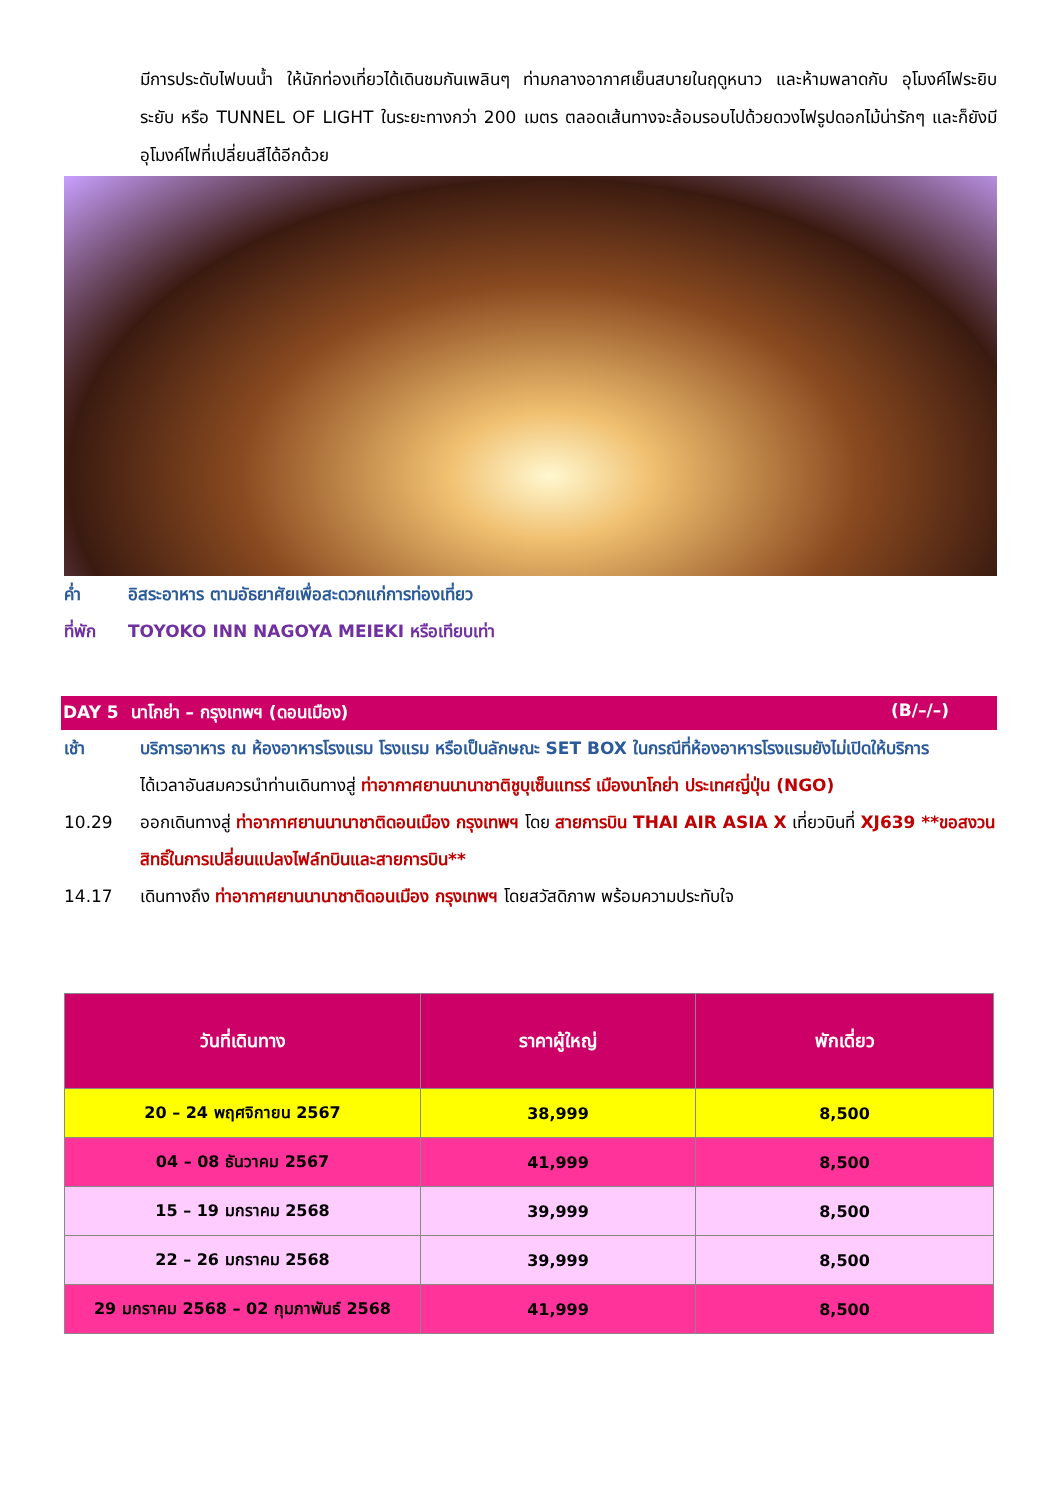มีการประดับไฟบนน้ำ ให้นักท่องเที่ยวได้เดินชมกันเพลินๆ ท่ามกลางอากาศเย็นสบายในฤดูหนาว และห้ามพลาดกับ อุโมงค์ไฟระยิบระยับ หรือ TUNNEL OF LIGHT ในระยะทางกว่า 200 เมตร ตลอดเส้นทางจะล้อมรอบไปด้วยดวงไฟรูปดอกไม้น่ารักๆ และก็ยังมีอุโมงค์ไฟที่เปลี่ยนสีได้อีกด้วย
ค่ำ อิสระอาหาร ตามอัธยาศัยเพื่อสะดวกแก่การท่องเที่ยว
ที่พัก TOYOKO INN NAGOYA MEIEKI หรือเทียบเท่า
DAY 5 นาโกย่า – กรุงเทพฯ (ดอนเมือง) (B/–/–)
เช้า บริการอาหาร ณ ห้องอาหารโรงแรม โรงแรม หรือเป็นลักษณะ SET BOX ในกรณีที่ห้องอาหารโรงแรมยังไม่เปิดให้บริการ
ได้เวลาอันสมควรนำท่านเดินทางสู่ ท่าอากาศยานนานาชาติชูบุเซ็นแทรร์ เมืองนาโกย่า ประเทศญี่ปุ่น (NGO)
10.29 ออกเดินทางสู่ ท่าอากาศยานนานาชาติดอนเมือง กรุงเทพฯ โดย สายการบิน THAI AIR ASIA X เที่ยวบินที่ XJ639 **ขอสงวนสิทธิ์ในการเปลี่ยนแปลงไฟล์ทบินและสายการบิน**
14.17 เดินทางถึง ท่าอากาศยานนานาชาติดอนเมือง กรุงเทพฯ โดยสวัสดิภาพ พร้อมความประทับใจ
| วันที่เดินทาง | ราคาผู้ใหญ่ | พักเดี่ยว |
| --- | --- | --- |
| 20 – 24 พฤศจิกายน 2567 | 38,999 | 8,500 |
| 04 – 08 ธันวาคม 2567 | 41,999 | 8,500 |
| 15 – 19 มกราคม 2568 | 39,999 | 8,500 |
| 22 – 26 มกราคม 2568 | 39,999 | 8,500 |
| 29 มกราคม 2568 – 02 กุมภาพันธ์ 2568 | 41,999 | 8,500 |